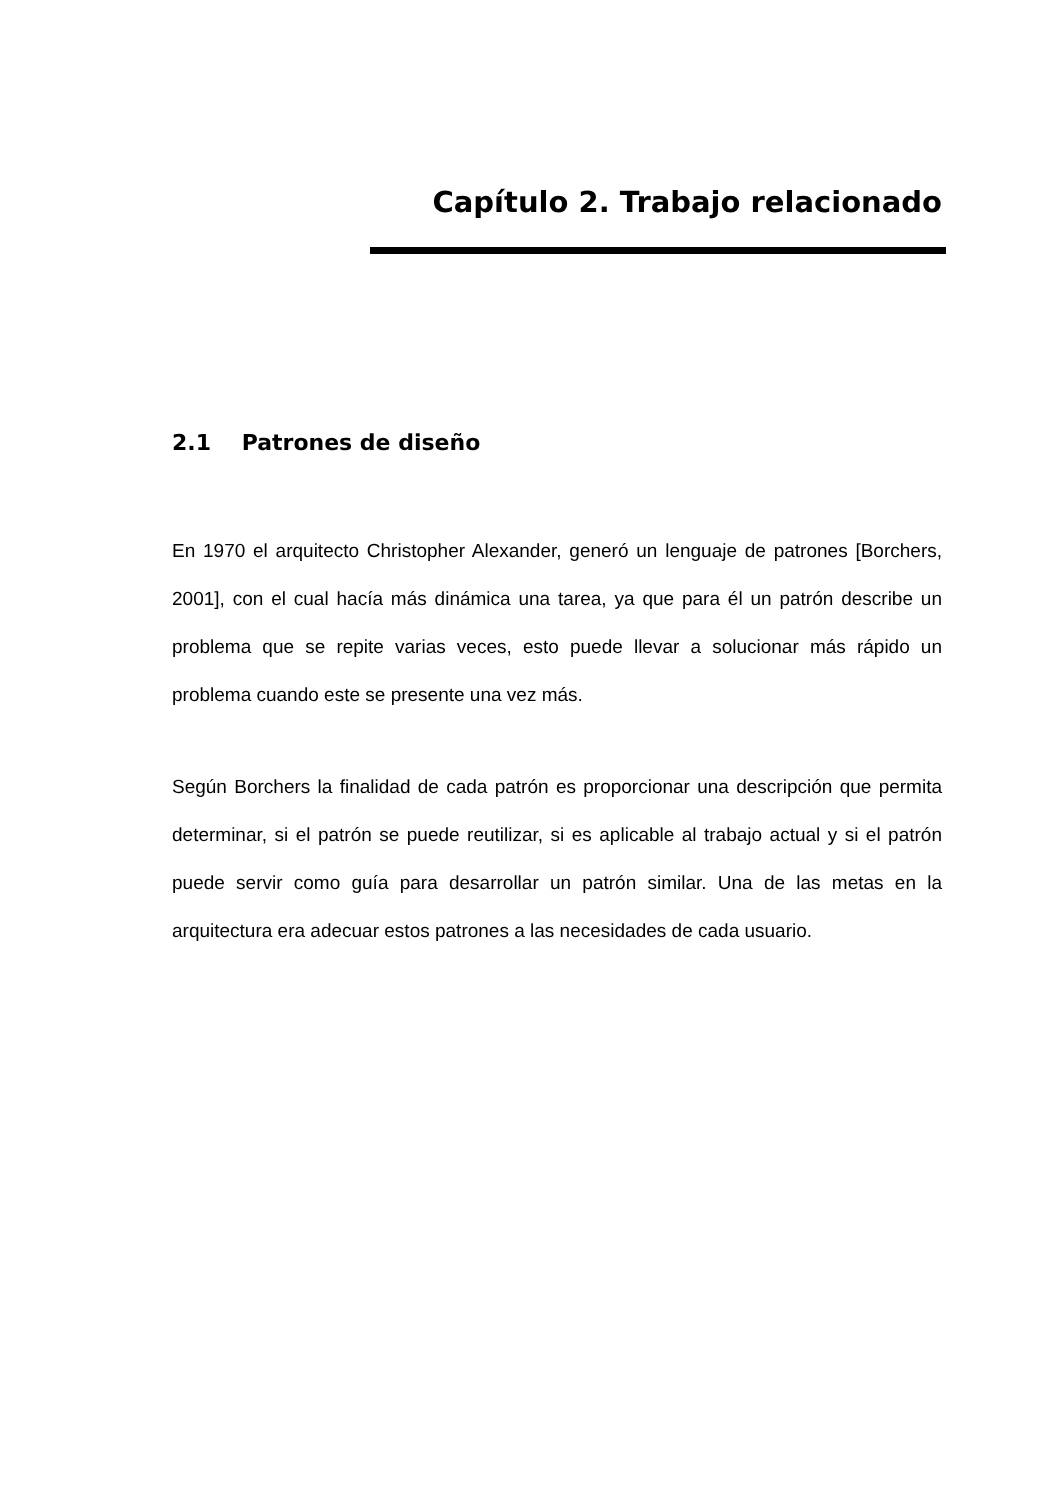Capítulo 2. Trabajo relacionado
2.1 Patrones de diseño
En 1970 el arquitecto Christopher Alexander, generó un lenguaje de patrones [Borchers, 2001], con el cual hacía más dinámica una tarea, ya que para él un patrón describe un problema que se repite varias veces, esto puede llevar a solucionar más rápido un problema cuando este se presente una vez más.
Según Borchers la finalidad de cada patrón es proporcionar una descripción que permita determinar, si el patrón se puede reutilizar, si es aplicable al trabajo actual y si el patrón puede servir como guía para desarrollar un patrón similar. Una de las metas en la arquitectura era adecuar estos patrones a las necesidades de cada usuario.